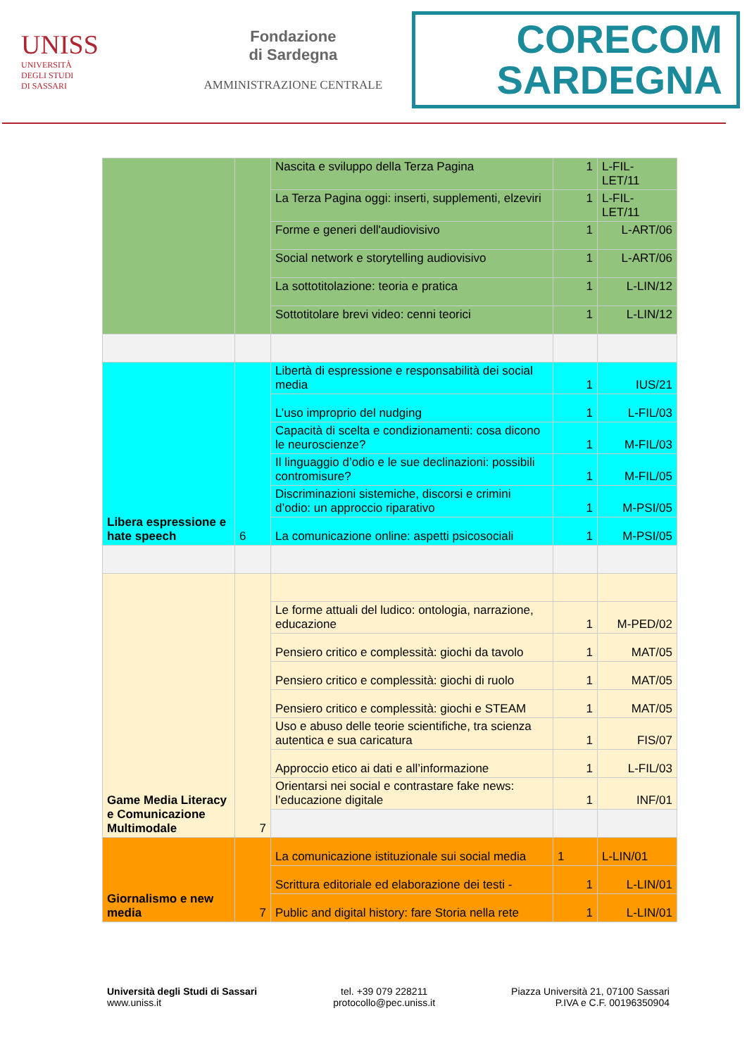UNISS
UNIVERSITÀ
DEGLI STUDI
DI SASSARI
Fondazione
di Sardegna
AMMINISTRAZIONE CENTRALE
CORECOM
SARDEGNA
| | | Nascita e sviluppo della Terza Pagina | 1 | L-FIL- LET/11 |
| | | La Terza Pagina oggi: inserti, supplementi, elzeviri | 1 | L-FIL- LET/11 |
| | | Forme e generi dell'audiovisivo | 1 | L-ART/06 |
| | | Social network e storytelling audiovisivo | 1 | L-ART/06 |
| | | La sottotitolazione: teoria e pratica | 1 | L-LIN/12 |
| | | Sottotitolare brevi video: cenni teorici | 1 | L-LIN/12 |
| Libera espressione e hate speech | 6 | Libertà di espressione e responsabilità dei social media | 1 | IUS/21 |
| | | L’uso improprio del nudging | 1 | L-FIL/03 |
| | | Capacità di scelta e condizionamenti: cosa dicono le neuroscienze? | 1 | M-FIL/03 |
| | | Il linguaggio d’odio e le sue declinazioni: possibili contromisure? | 1 | M-FIL/05 |
| | | Discriminazioni sistemiche, discorsi e crimini d’odio: un approccio riparativo | 1 | M-PSI/05 |
| | | La comunicazione online: aspetti psicosociali | 1 | M-PSI/05 |
| Game Media Literacy e Comunicazione Multimodale | 7 | | | |
| | | Le forme attuali del ludico: ontologia, narrazione, educazione | 1 | M-PED/02 |
| | | Pensiero critico e complessità: giochi da tavolo | 1 | MAT/05 |
| | | Pensiero critico e complessità: giochi di ruolo | 1 | MAT/05 |
| | | Pensiero critico e complessità: giochi e STEAM | 1 | MAT/05 |
| | | Uso e abuso delle teorie scientifiche, tra scienza autentica e sua caricatura | 1 | FIS/07 |
| | | Approccio etico ai dati e all’informazione | 1 | L-FIL/03 |
| | | Orientarsi nei social e contrastare fake news: l’educazione digitale | 1 | INF/01 |
| Giornalismo e new media | 7 | La comunicazione istituzionale sui social media | 1 | L-LIN/01 |
| | | Scrittura editoriale ed elaborazione dei testi - | 1 | L-LIN/01 |
| | | Public and digital history: fare Storia nella rete | 1 | L-LIN/01 |
Università degli Studi di Sassari
www.uniss.it
tel. +39 079 228211
protocollo@pec.uniss.it
Piazza Università 21, 07100 Sassari
P.IVA e C.F. 00196350904